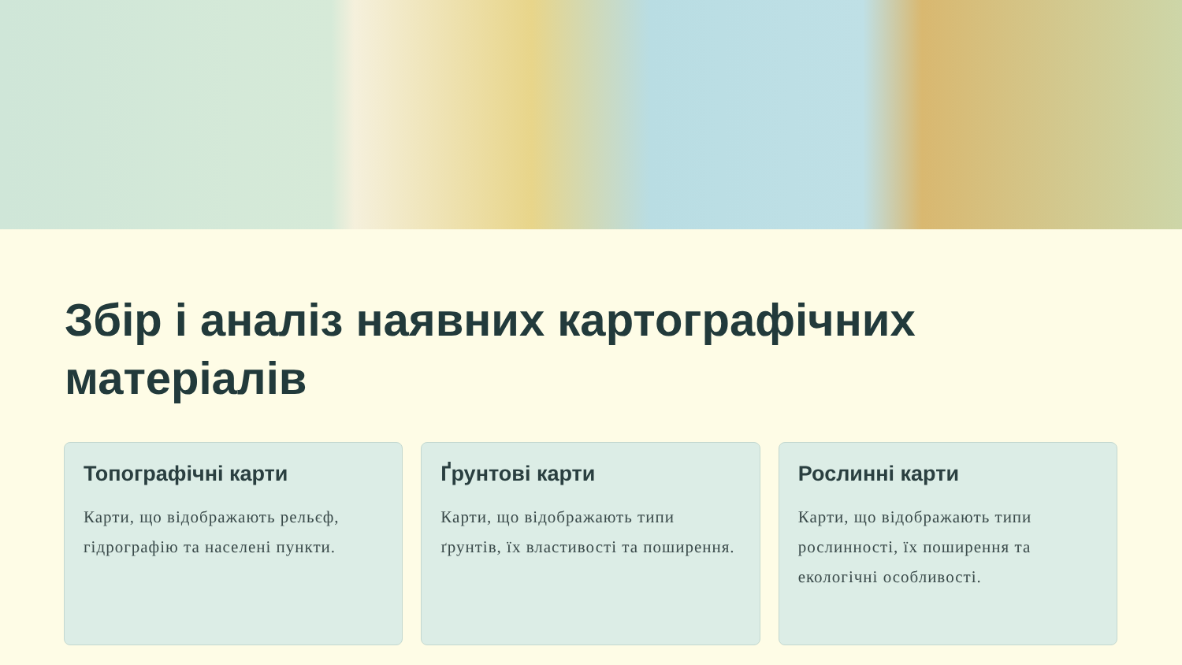Збір і аналіз наявних картографічних матеріалів
Топографічні карти
Карти, що відображають рельєф, гідрографію та населені пункти.
Ґрунтові карти
Карти, що відображають типи ґрунтів, їх властивості та поширення.
Рослинні карти
Карти, що відображають типи рослинності, їх поширення та екологічні особливості.